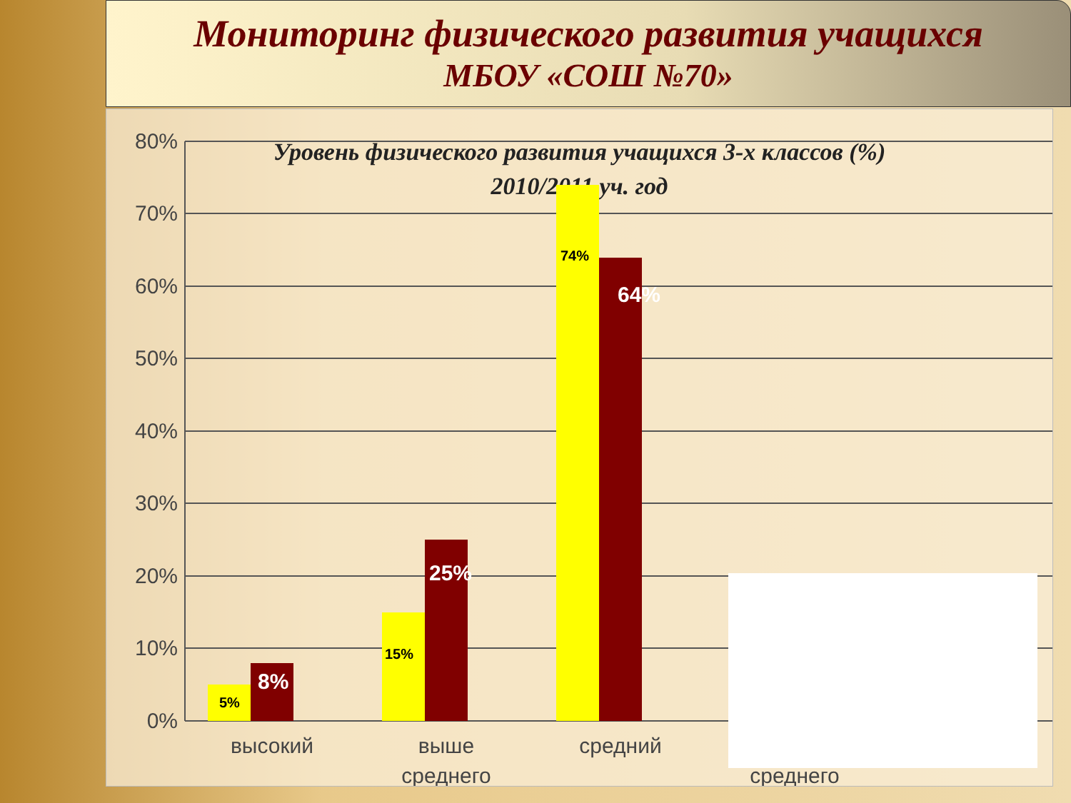Мониторинг физического развития учащихся
МБОУ «СОШ №70»
Уровень физического развития учащихся 3-х классов (%)
2010/2011 уч. год
80%
70%
60%
50%
40%
30%
20%
10%
0%
5%
15%
74%
8%
25%
64%
высокий
выше
среднего
средний
среднего